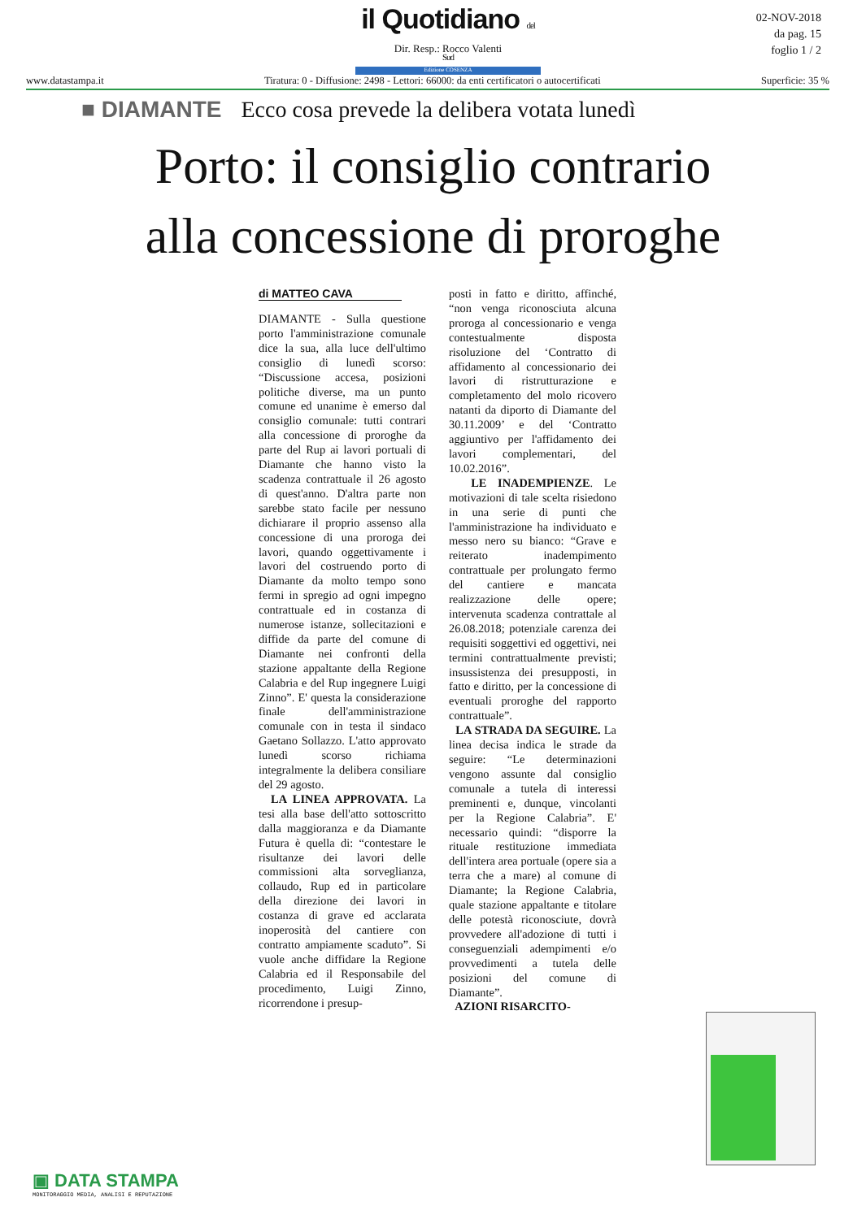il Quotidiano del Sud
Edizione COSENZA
Dir. Resp.: Rocco Valenti
02-NOV-2018
da pag. 15
foglio 1 / 2
www.datastampa.it Tiratura: 0 - Diffusione: 2498 - Lettori: 66000: da enti certificatori o autocertificati Superficie: 35 %
■ DIAMANTE Ecco cosa prevede la delibera votata lunedì
Porto: il consiglio contrario
alla concessione di proroghe
di MATTEO CAVA
DIAMANTE - Sulla questione porto l'amministrazione comunale dice la sua, alla luce dell'ultimo consiglio di lunedì scorso: “Discussione accesa, posizioni politiche diverse, ma un punto comune ed unanime è emerso dal consiglio comunale: tutti contrari alla concessione di proroghe da parte del Rup ai lavori portuali di Diamante che hanno visto la scadenza contrattuale il 26 agosto di quest'anno. D'altra parte non sarebbe stato facile per nessuno dichiarare il proprio assenso alla concessione di una proroga dei lavori, quando oggettivamente i lavori del costruendo porto di Diamante da molto tempo sono fermi in spregio ad ogni impegno contrattuale ed in costanza di numerose istanze, sollecitazioni e diffide da parte del comune di Diamante nei confronti della stazione appaltante della Regione Calabria e del Rup ingegnere Luigi Zinno”. E' questa la considerazione finale dell'amministrazione comunale con in testa il sindaco Gaetano Sollazzo. L'atto approvato lunedì scorso richiama integralmente la delibera consiliare del 29 agosto.
LA LINEA APPROVATA. La tesi alla base dell'atto sottoscritto dalla maggioranza e da Diamante Futura è quella di: “contestare le risultanze dei lavori delle commissioni alta sorveglianza, collaudo, Rup ed in particolare della direzione dei lavori in costanza di grave ed acclarata inoperosità del cantiere con contratto ampiamente scaduto”. Si vuole anche diffidare la Regione Calabria ed il Responsabile del procedimento, Luigi Zinno, ricorrendone i presup-
posti in fatto e diritto, affinché, “non venga riconosciuta alcuna proroga al concessionario e venga contestualmente disposta risoluzione del ‘Contratto di affidamento al concessionario dei lavori di ristrutturazione e completamento del molo ricovero natanti da diporto di Diamante del 30.11.2009’ e del ‘Contratto aggiuntivo per l'affidamento dei lavori complementari, del 10.02.2016”.
LE INADEMPIENZE. Le motivazioni di tale scelta risiedono in una serie di punti che l'amministrazione ha individuato e messo nero su bianco: “Grave e reiterato inadempimento contrattuale per prolungato fermo del cantiere e mancata realizzazione delle opere; intervenuta scadenza contrattale al 26.08.2018; potenziale carenza dei requisiti soggettivi ed oggettivi, nei termini contrattualmente previsti; insussistenza dei presupposti, in fatto e diritto, per la concessione di eventuali proroghe del rapporto contrattuale”.
LA STRADA DA SEGUIRE. La linea decisa indica le strade da seguire: “Le determinazioni vengono assunte dal consiglio comunale a tutela di interessi preminenti e, dunque, vincolanti per la Regione Calabria”. E' necessario quindi: “disporre la rituale restituzione immediata dell'intera area portuale (opere sia a terra che a mare) al comune di Diamante; la Regione Calabria, quale stazione appaltante e titolare delle potestà riconosciute, dovrà provvedere all'adozione di tutti i conseguenziali adempimenti e/o provvedimenti a tutela delle posizioni del comune di Diamante”.
AZIONI RISARCITO-
▣ DATA STAMPA
MONITORAGGIO MEDIA, ANALISI E REPUTAZIONE